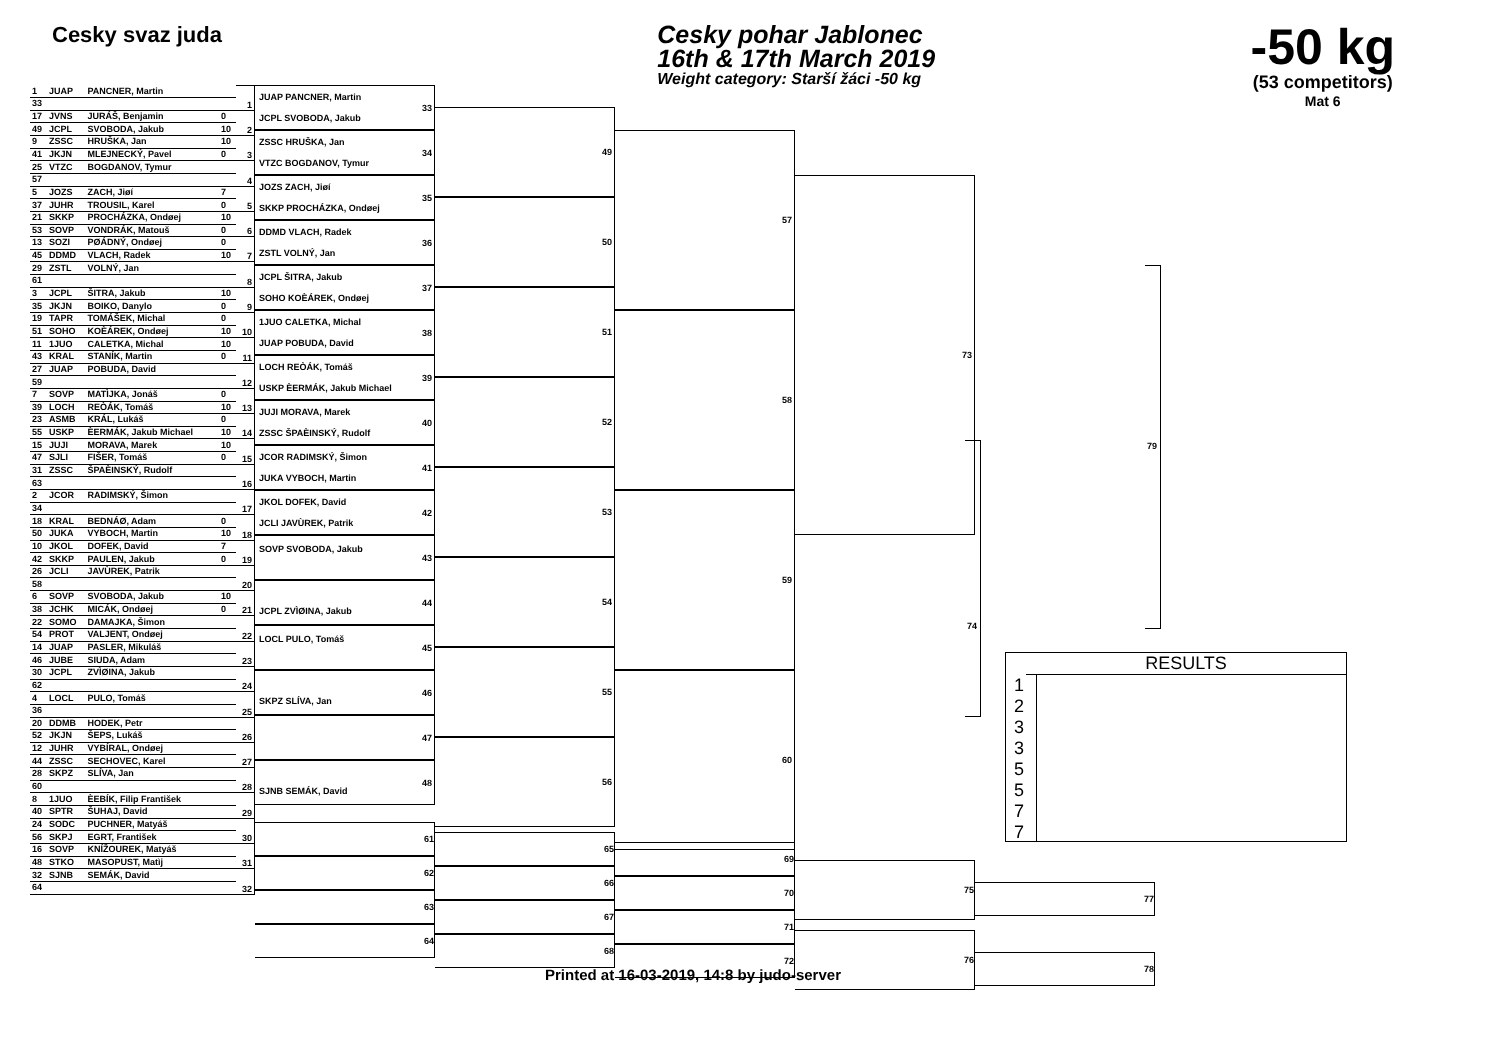Cesky svaz juda
Cesky pohar Jablonec
16th & 17th March 2019
Weight category: Starší žáci -50 kg
-50 kg
(53 competitors)
Mat 6
| 1 | JUAP | PANCNER, Martin | | 1 |
| 33 | | | | |
| 17 | JVNS | JURÁŠ, Benjamin | 0 | 2 |
| 49 | JCPL | SVOBODA, Jakub | 10 | |
| 9 | ZSSC | HRUŠKA, Jan | 10 | 3 |
| 41 | JKJN | MLEJNECKÝ, Pavel | 0 | |
| 25 | VTZC | BOGDANOV, Tymur | | 4 |
| 57 | | | | |
| 5 | JOZS | ZACH, Jiøí | 7 | 5 |
| 37 | JUHR | TROUSIL, Karel | 0 | |
| 21 | SKKP | PROCHÁZKA, Ondøej | 10 | 6 |
| 53 | SOVP | VONDRÁK, Matouš | 0 | |
| 13 | SOZI | PØÁDNÝ, Ondøej | 0 | 7 |
| 45 | DDMD | VLACH, Radek | 10 | |
| 29 | ZSTL | VOLNÝ, Jan | | 8 |
| 61 | | | | |
| 3 | JCPL | ŠITRA, Jakub | 10 | 9 |
| 35 | JKJN | BOIKO, Danylo | 0 | |
| 19 | TAPR | TOMÁŠEK, Michal | 0 | 10 |
| 51 | SOHO | KOÈÁREK, Ondøej | 10 | |
| 11 | 1JUO | CALETKA, Michal | 10 | 11 |
| 43 | KRAL | STANÍK, Martin | 0 | |
| 27 | JUAP | POBUDA, David | | 12 |
| 59 | | | | |
| 7 | SOVP | MATÌJKA, Jonáš | 0 | 13 |
| 39 | LOCH | REÒÁK, Tomáš | 10 | |
| 23 | ASMB | KRÁL, Lukáš | 0 | 14 |
| 55 | USKP | ÈERMÁK, Jakub Michael | 10 | |
| 15 | JUJI | MORAVA, Marek | 10 | 15 |
| 47 | SJLI | FIŠER, Tomáš | 0 | |
| 31 | ZSSC | ŠPAÈINSKÝ, Rudolf | | 16 |
| 63 | | | | |
| 2 | JCOR | RADIMSKÝ, Šimon | | 17 |
| 34 | | | | |
| 18 | KRAL | BEDNÁØ, Adam | 0 | 18 |
| 50 | JUKA | VYBOCH, Martin | 10 | |
| 10 | JKOL | DOFEK, David | 7 | 19 |
| 42 | SKKP | PAULEN, Jakub | 0 | |
| 26 | JCLI | JAVÙREK, Patrik | | 20 |
| 58 | | | | |
| 6 | SOVP | SVOBODA, Jakub | 10 | 21 |
| 38 | JCHK | MICÁK, Ondøej | 0 | |
| 22 | SOMO | DAMAJKA, Šimon | | 22 |
| 54 | PROT | VALJENT, Ondøej | | |
| 14 | JUAP | PASLER, Mikuláš | | 23 |
| 46 | JUBE | SIUDA, Adam | | |
| 30 | JCPL | ZVÌØINA, Jakub | | 24 |
| 62 | | | | |
| 4 | LOCL | PULO, Tomáš | | 25 |
| 36 | | | | |
| 20 | DDMB | HODEK, Petr | | 26 |
| 52 | JKJN | ŠEPS, Lukáš | | |
| 12 | JUHR | VYBÍRAL, Ondøej | | 27 |
| 44 | ZSSC | SECHOVEC, Karel | | |
| 28 | SKPZ | SLÍVA, Jan | | 28 |
| 60 | | | | |
| 8 | 1JUO | ÈEBÍK, Filip František | | 29 |
| 40 | SPTR | ŠUHAJ, David | | |
| 24 | SODC | PUCHNER, Matyáš | | 30 |
| 56 | SKPJ | EGRT, František | | |
| 16 | SOVP | KNÍŽOUREK, Matyáš | | 31 |
| 48 | STKO | MASOPUST, Matìj | | |
| 32 | SJNB | SEMÁK, David | | 32 |
| 64 | | | | |
JUAP PANCNER, Martin
JCPL SVOBODA, Jakub
33
ZSSC HRUŠKA, Jan
VTZC BOGDANOV, Tymur
34
JOZS ZACH, Jiøí
SKKP PROCHÁZKA, Ondøej
35
DDMD VLACH, Radek
ZSTL VOLNÝ, Jan
36
JCPL ŠITRA, Jakub
SOHO KOÈÁREK, Ondøej
37
1JUO CALETKA, Michal
JUAP POBUDA, David
38
LOCH REÒÁK, Tomáš
USKP ÈERMÁK, Jakub Michael
39
JUJI MORAVA, Marek
ZSSC ŠPAÈINSKÝ, Rudolf
40
JCOR RADIMSKÝ, Šimon
JUKA VYBOCH, Martin
41
JKOL DOFEK, David
JCLI JAVÙREK, Patrik
42
SOVP SVOBODA, Jakub
43
JCPL ZVÌØINA, Jakub
44
LOCL PULO, Tomáš
45
SKPZ SLÍVA, Jan
46
47
SJNB SEMÁK, David
48
49
50
51
52
53
54
55
56
57
58
59
60
73
74
79
RESULTS
1
2
3
3
5
5
7
7
61
62
63
64
65
66
67
68
69
70
71
72
75
76
77
78
Printed at 16-03-2019, 14:8 by judo-server